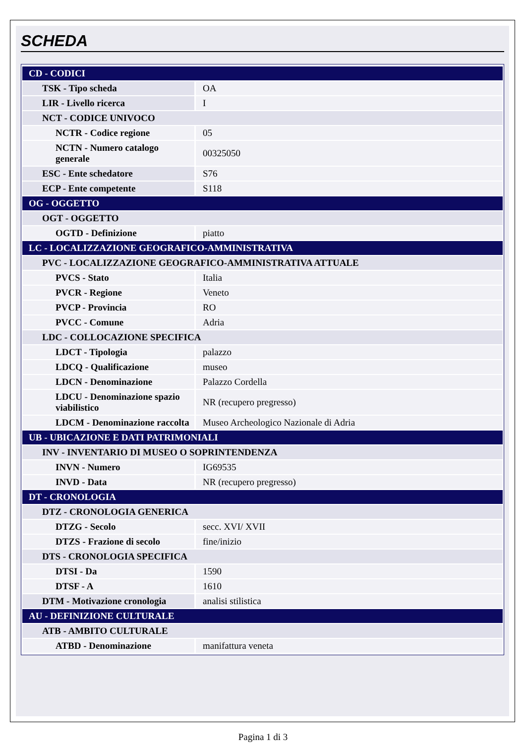SCHEDA
| CD - CODICI | |
| TSK - Tipo scheda | OA |
| LIR - Livello ricerca | I |
| NCT - CODICE UNIVOCO | |
| NCTR - Codice regione | 05 |
| NCTN - Numero catalogo generale | 00325050 |
| ESC - Ente schedatore | S76 |
| ECP - Ente competente | S118 |
| OG - OGGETTO | |
| OGT - OGGETTO | |
| OGTD - Definizione | piatto |
| LC - LOCALIZZAZIONE GEOGRAFICO-AMMINISTRATIVA | |
| PVC - LOCALIZZAZIONE GEOGRAFICO-AMMINISTRATIVA ATTUALE | |
| PVCS - Stato | Italia |
| PVCR - Regione | Veneto |
| PVCP - Provincia | RO |
| PVCC - Comune | Adria |
| LDC - COLLOCAZIONE SPECIFICA | |
| LDCT - Tipologia | palazzo |
| LDCQ - Qualificazione | museo |
| LDCN - Denominazione | Palazzo Cordella |
| LDCU - Denominazione spazio viabilistico | NR (recupero pregresso) |
| LDCM - Denominazione raccolta | Museo Archeologico Nazionale di Adria |
| UB - UBICAZIONE E DATI PATRIMONIALI | |
| INV - INVENTARIO DI MUSEO O SOPRINTENDENZA | |
| INVN - Numero | IG69535 |
| INVD - Data | NR (recupero pregresso) |
| DT - CRONOLOGIA | |
| DTZ - CRONOLOGIA GENERICA | |
| DTZG - Secolo | secc. XVI/ XVII |
| DTZS - Frazione di secolo | fine/inizio |
| DTS - CRONOLOGIA SPECIFICA | |
| DTSI - Da | 1590 |
| DTSF - A | 1610 |
| DTM - Motivazione cronologia | analisi stilistica |
| AU - DEFINIZIONE CULTURALE | |
| ATB - AMBITO CULTURALE | |
| ATBD - Denominazione | manifattura veneta |
Pagina 1 di 3